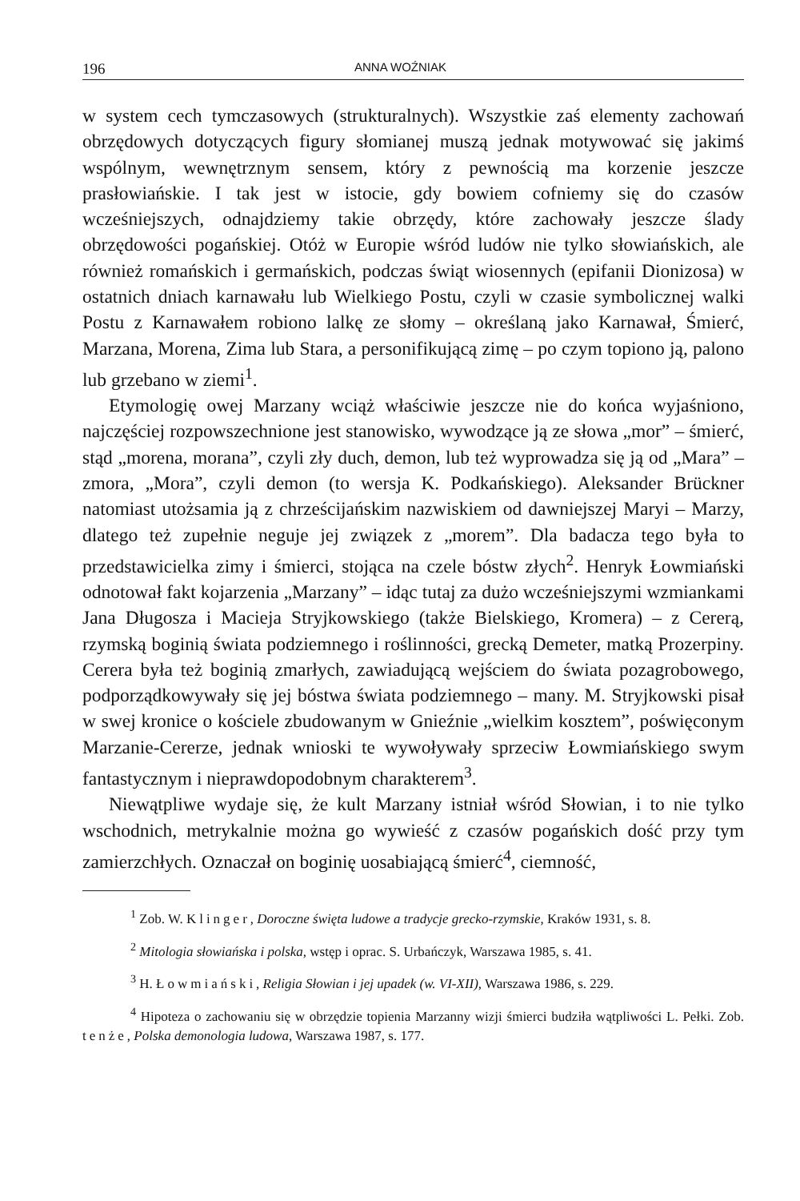196 ANNA WOŹNIAK
w system cech tymczasowych (strukturalnych). Wszystkie zaś elementy zachowań obrzędowych dotyczących figury słomianej muszą jednak motywować się jakimś wspólnym, wewnętrznym sensem, który z pewnością ma korzenie jeszcze prasłowiańskie. I tak jest w istocie, gdy bowiem cofniemy się do czasów wcześniejszych, odnajdziemy takie obrzędy, które zachowały jeszcze ślady obrzędowości pogańskiej. Otóż w Europie wśród ludów nie tylko słowiańskich, ale również romańskich i germańskich, podczas świąt wiosennych (epifanii Dionizosa) w ostatnich dniach karnawału lub Wielkiego Postu, czyli w czasie symbolicznej walki Postu z Karnawałem robiono lalkę ze słomy – określaną jako Karnawał, Śmierć, Marzana, Morena, Zima lub Stara, a personifikującą zimę – po czym topiono ją, palono lub grzebano w ziemi<sup>1</sup>.
Etymologię owej Marzany wciąż właściwie jeszcze nie do końca wyjaśniono, najczęściej rozpowszechnione jest stanowisko, wywodzące ją ze słowa „mor” – śmierć, stąd „morena, morana”, czyli zły duch, demon, lub też wyprowadza się ją od „Mara” – zmora, „Mora”, czyli demon (to wersja K. Podkańskiego). Aleksander Brückner natomiast utożsamia ją z chrześcijańskim nazwiskiem od dawniejszej Maryi – Marzy, dlatego też zupełnie neguje jej związek z „morem”. Dla badacza tego była to przedstawicielka zimy i śmierci, stojąca na czele bóstw złych<sup>2</sup>. Henryk Łowmiański odnotował fakt kojarzenia „Marzany” – idąc tutaj za dużo wcześniejszymi wzmiankami Jana Długosza i Macieja Stryjkowskiego (także Bielskiego, Kromera) – z Cererą, rzymską boginią świata podziemnego i roślinności, grecką Demeter, matką Prozerpiny. Cerera była też boginią zmarłych, zawiadującą wejściem do świata pozagrobowego, podporządkowywały się jej bóstwa świata podziemnego – many. M. Stryjkowski pisał w swej kronice o kościele zbudowanym w Gnieźnie „wielkim kosztem”, poświęconym Marzanie-Cererze, jednak wnioski te wywoływały sprzeciw Łowmiańskiego swym fantastycznym i nieprawdopodobnym charakterem<sup>3</sup>.
Niewątpliwe wydaje się, że kult Marzany istniał wśród Słowian, i to nie tylko wschodnich, metrykalnie można go wywieść z czasów pogańskich dość przy tym zamierzchłych. Oznaczał on boginię uosabiającą śmierć<sup>4</sup>, ciemność,
<sup>1</sup> Zob. W. Klinger, Doroczne święta ludowe a tradycje grecko-rzymskie, Kraków 1931, s. 8.
<sup>2</sup> Mitologia słowiańska i polska, wstęp i oprac. S. Urbańczyk, Warszawa 1985, s. 41.
<sup>3</sup> H. Łowmiański, Religia Słowian i jej upadek (w. VI-XII), Warszawa 1986, s. 229.
<sup>4</sup> Hipoteza o zachowaniu się w obrzędzie topienia Marzanny wizji śmierci budziła wątpliwości L. Pełki. Zob. tenże, Polska demonologia ludowa, Warszawa 1987, s. 177.